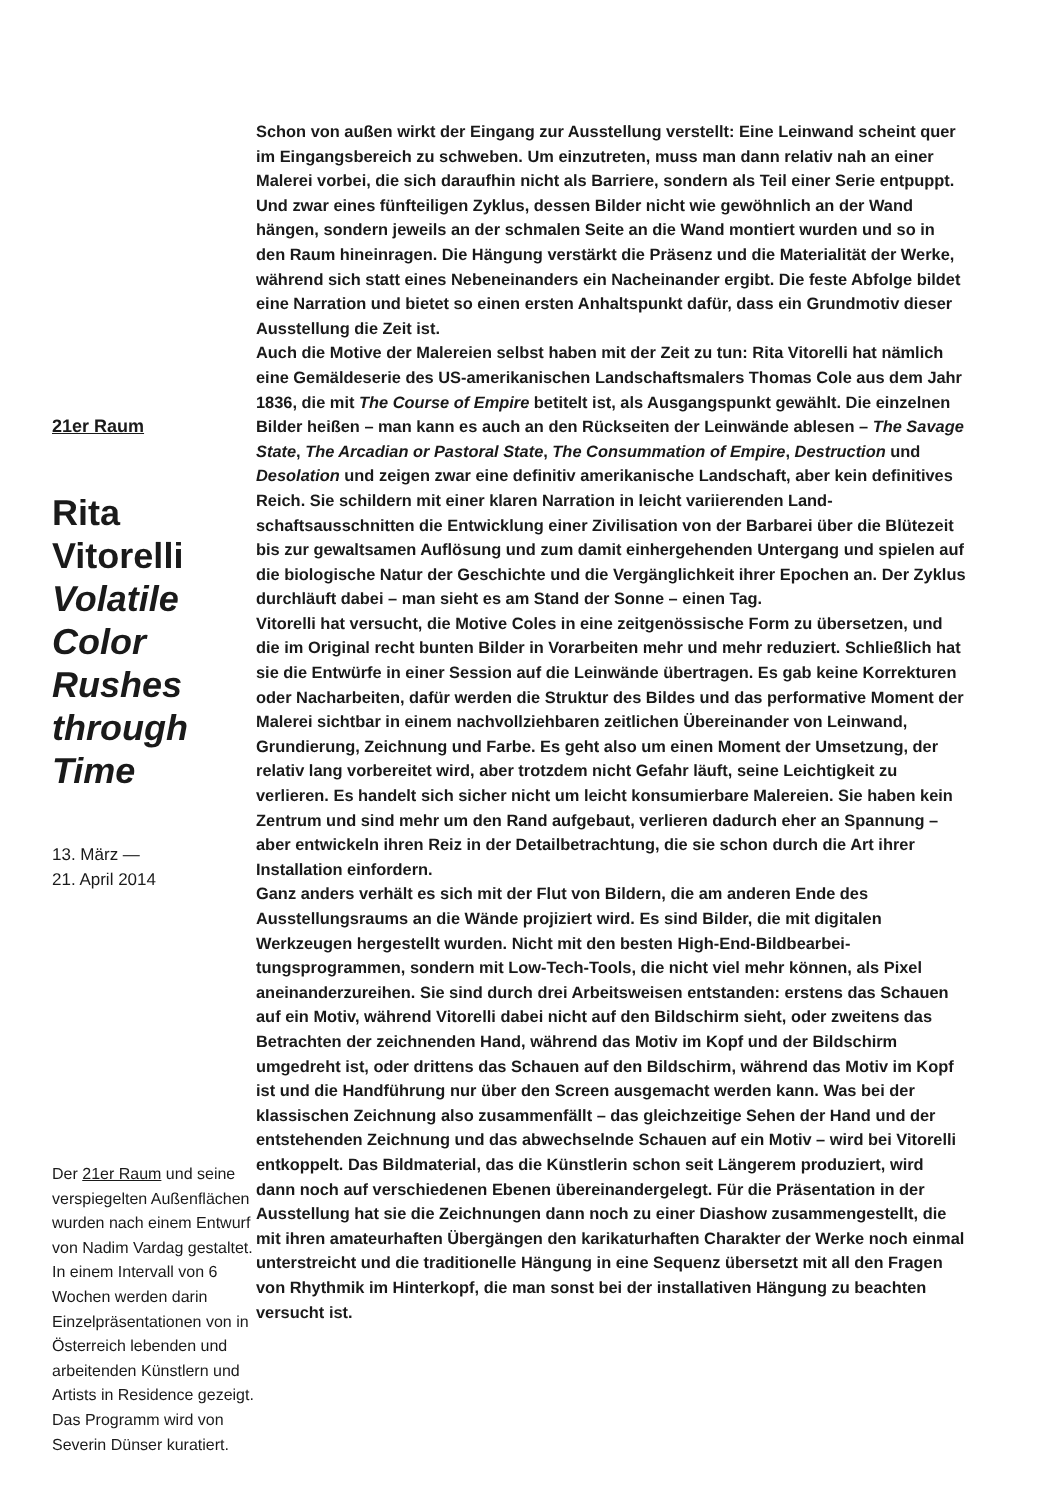21er Raum
Rita Vitorelli Volatile Color Rushes through Time
13. März —
21. April 2014
Der 21er Raum und seine verspiegelten Außenflä­chen wurden nach einem Entwurf von Nadim Vardag gestaltet. In einem Intervall von 6 Wochen werden darin Einzelpräsentationen von in Österreich lebenden und arbeitenden Künstlern und Artists in Residence gezeigt. Das Programm wird von Severin Dünser kuratiert.
Schon von außen wirkt der Eingang zur Ausstellung verstellt: Eine Leinwand scheint quer im Eingangsbereich zu schweben. Um einzutreten, muss man dann relativ nah an einer Malerei vorbei, die sich daraufhin nicht als Barriere, sondern als Teil einer Serie entpuppt. Und zwar eines fünfteiligen Zyklus, dessen Bilder nicht wie gewöhnlich an der Wand hängen, sondern jeweils an der schmalen Seite an die Wand montiert wurden und so in den Raum hineinragen. Die Hängung verstärkt die Präsenz und die Materialität der Werke, während sich statt eines Nebeneinanders ein Nacheinander ergibt. Die feste Abfolge bildet eine Narration und bietet so einen ersten Anhaltspunkt dafür, dass ein Grund­motiv dieser Ausstellung die Zeit ist.
Auch die Motive der Malereien selbst haben mit der Zeit zu tun: Rita Vitorelli hat nämlich eine Gemäldeserie des US-amerikanischen Landschaftsmalers Thomas Cole aus dem Jahr 1836, die mit The Course of Empire betitelt ist, als Ausgangspunkt gewählt. Die einzelnen Bilder heißen – man kann es auch an den Rückseiten der Leinwände ablesen – The Savage State, The Arcadian or Pastoral State, The Consummation of Empire, Destruction und Desolation und zeigen zwar eine definitiv amerikanische Landschaft, aber kein definitives Reich. Sie schildern mit einer klaren Narration in leicht variierenden Land­schaftsausschnitten die Entwicklung einer Zivilisation von der Barbarei über die Blütezeit bis zur gewaltsamen Auflösung und zum damit einhergehenden Untergang und spielen auf die biologische Natur der Geschichte und die Vergänglichkeit ihrer Epochen an. Der Zyklus durchläuft dabei – man sieht es am Stand der Sonne – einen Tag.
Vitorelli hat versucht, die Motive Coles in eine zeitgenössische Form zu über­setzen, und die im Original recht bunten Bilder in Vorarbeiten mehr und mehr reduziert. Schließlich hat sie die Entwürfe in einer Session auf die Leinwände übertragen. Es gab keine Korrekturen oder Nacharbeiten, dafür werden die Struktur des Bildes und das performative Moment der Malerei sichtbar in einem nachvollziehbaren zeitlichen Übereinander von Leinwand, Grundierung, Zeich­nung und Farbe. Es geht also um einen Moment der Umsetzung, der relativ lang vorbereitet wird, aber trotzdem nicht Gefahr läuft, seine Leichtigkeit zu verlieren. Es handelt sich sicher nicht um leicht konsumierbare Malereien. Sie haben kein Zentrum und sind mehr um den Rand aufgebaut, verlieren dadurch eher an Spannung – aber entwickeln ihren Reiz in der Detailbetrachtung, die sie schon durch die Art ihrer Installation einfordern.
Ganz anders verhält es sich mit der Flut von Bildern, die am anderen Ende des Ausstellungsraums an die Wände projiziert wird. Es sind Bilder, die mit digitalen Werkzeugen hergestellt wurden. Nicht mit den besten High-End-Bildbearbei­tungsprogrammen, sondern mit Low-Tech-Tools, die nicht viel mehr können, als Pixel aneinanderzureihen. Sie sind durch drei Arbeitsweisen entstanden: erstens das Schauen auf ein Motiv, während Vitorelli dabei nicht auf den Bild­schirm sieht, oder zweitens das Betrachten der zeichnenden Hand, während das Motiv im Kopf und der Bildschirm umgedreht ist, oder drittens das Schauen auf den Bildschirm, während das Motiv im Kopf ist und die Handführung nur über den Screen ausgemacht werden kann. Was bei der klassischen Zeichnung also zusammenfällt – das gleichzeitige Sehen der Hand und der entstehenden Zeichnung und das abwechselnde Schauen auf ein Motiv – wird bei Vitorelli ent­koppelt. Das Bildmaterial, das die Künstlerin schon seit Längerem produziert, wird dann noch auf verschiedenen Ebenen übereinandergelegt. Für die Präsen­tation in der Ausstellung hat sie die Zeichnungen dann noch zu einer Diashow zusammengestellt, die mit ihren amateurhaften Übergängen den karikatur­haften Charakter der Werke noch einmal unterstreicht und die traditionelle Hängung in eine Sequenz übersetzt mit all den Fragen von Rhythmik im Hinter­kopf, die man sonst bei der installativen Hängung zu beachten versucht ist.